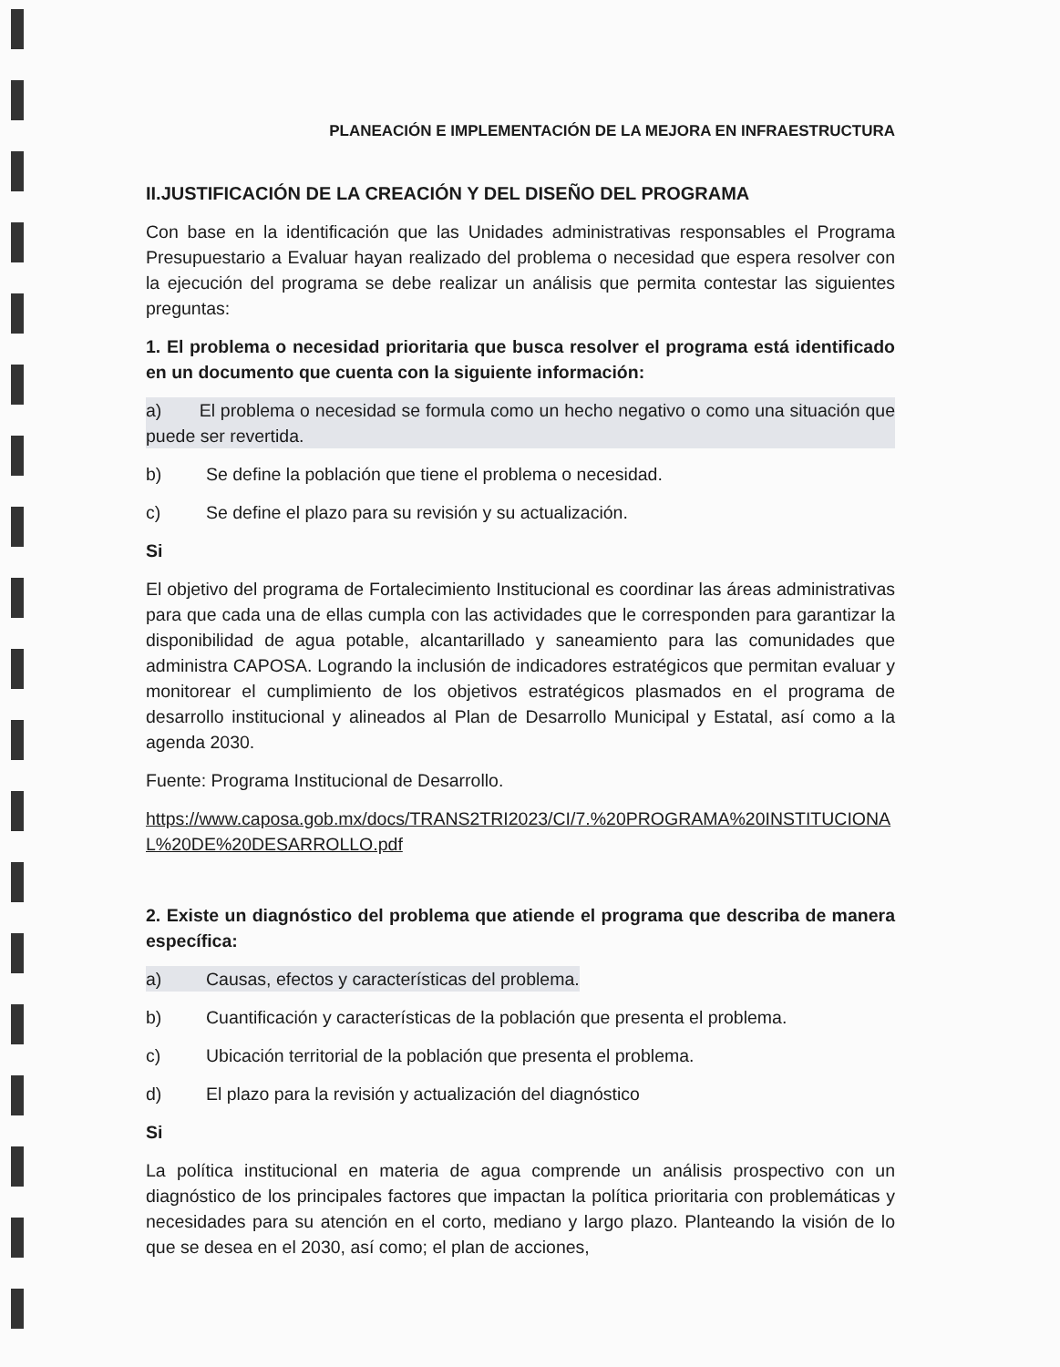PLANEACIÓN E IMPLEMENTACIÓN DE LA MEJORA EN INFRAESTRUCTURA
II.JUSTIFICACIÓN DE LA CREACIÓN Y DEL DISEÑO DEL PROGRAMA
Con base en la identificación que las Unidades administrativas responsables el Programa Presupuestario a Evaluar hayan realizado del problema o necesidad que espera resolver con la ejecución del programa se debe realizar un análisis que permita contestar las siguientes preguntas:
1. El problema o necesidad prioritaria que busca resolver el programa está identificado en un documento que cuenta con la siguiente información:
a) El problema o necesidad se formula como un hecho negativo o como una situación que puede ser revertida.
b) Se define la población que tiene el problema o necesidad.
c) Se define el plazo para su revisión y su actualización.
Si
El objetivo del programa de Fortalecimiento Institucional es coordinar las áreas administrativas para que cada una de ellas cumpla con las actividades que le corresponden para garantizar la disponibilidad de agua potable, alcantarillado y saneamiento para las comunidades que administra CAPOSA. Logrando la inclusión de indicadores estratégicos que permitan evaluar y monitorear el cumplimiento de los objetivos estratégicos plasmados en el programa de desarrollo institucional y alineados al Plan de Desarrollo Municipal y Estatal, así como a la agenda 2030.
Fuente: Programa Institucional de Desarrollo.
https://www.caposa.gob.mx/docs/TRANS2TRI2023/CI/7.%20PROGRAMA%20INSTITUCIONAL%20DE%20DESARROLLO.pdf
2. Existe un diagnóstico del problema que atiende el programa que describa de manera específica:
a) Causas, efectos y características del problema.
b) Cuantificación y características de la población que presenta el problema.
c) Ubicación territorial de la población que presenta el problema.
d) El plazo para la revisión y actualización del diagnóstico
Si
La política institucional en materia de agua comprende un análisis prospectivo con un diagnóstico de los principales factores que impactan la política prioritaria con problemáticas y necesidades para su atención en el corto, mediano y largo plazo. Planteando la visión de lo que se desea en el 2030, así como; el plan de acciones,